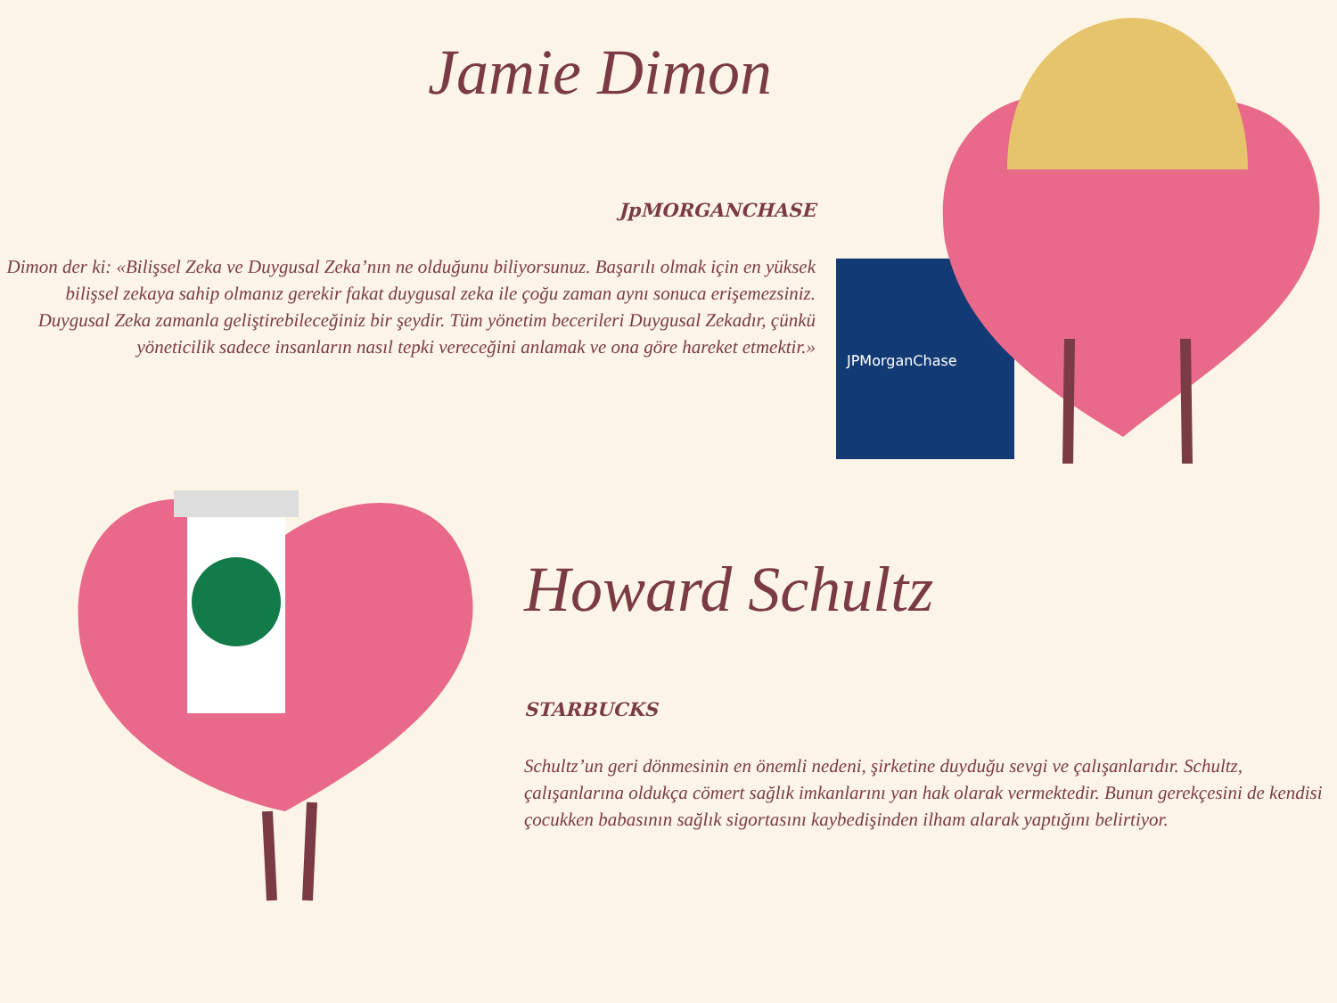JPMorganChase
Jamie Dimon
JpMORGANCHASE
Dimon der ki: «Bilişsel Zeka ve Duygusal Zeka’nın ne olduğunu biliyorsunuz. Başarılı olmak için en yüksek bilişsel zekaya sahip olmanız gerekir fakat duygusal zeka ile çoğu zaman aynı sonuca erişemezsiniz. Duygusal Zeka zamanla geliştirebileceğiniz bir şeydir. Tüm yönetim becerileri Duygusal Zekadır, çünkü yöneticilik sadece insanların nasıl tepki vereceğini anlamak ve ona göre hareket etmektir.»
Howard Schultz
STARBUCKS
Schultz’un geri dönmesinin en önemli nedeni, şirketine duyduğu sevgi ve çalışanlarıdır. Schultz, çalışanlarına oldukça cömert sağlık imkanlarını yan hak olarak vermektedir. Bunun gerekçesini de kendisi çocukken babasının sağlık sigortasını kaybedişinden ilham alarak yaptığını belirtiyor.